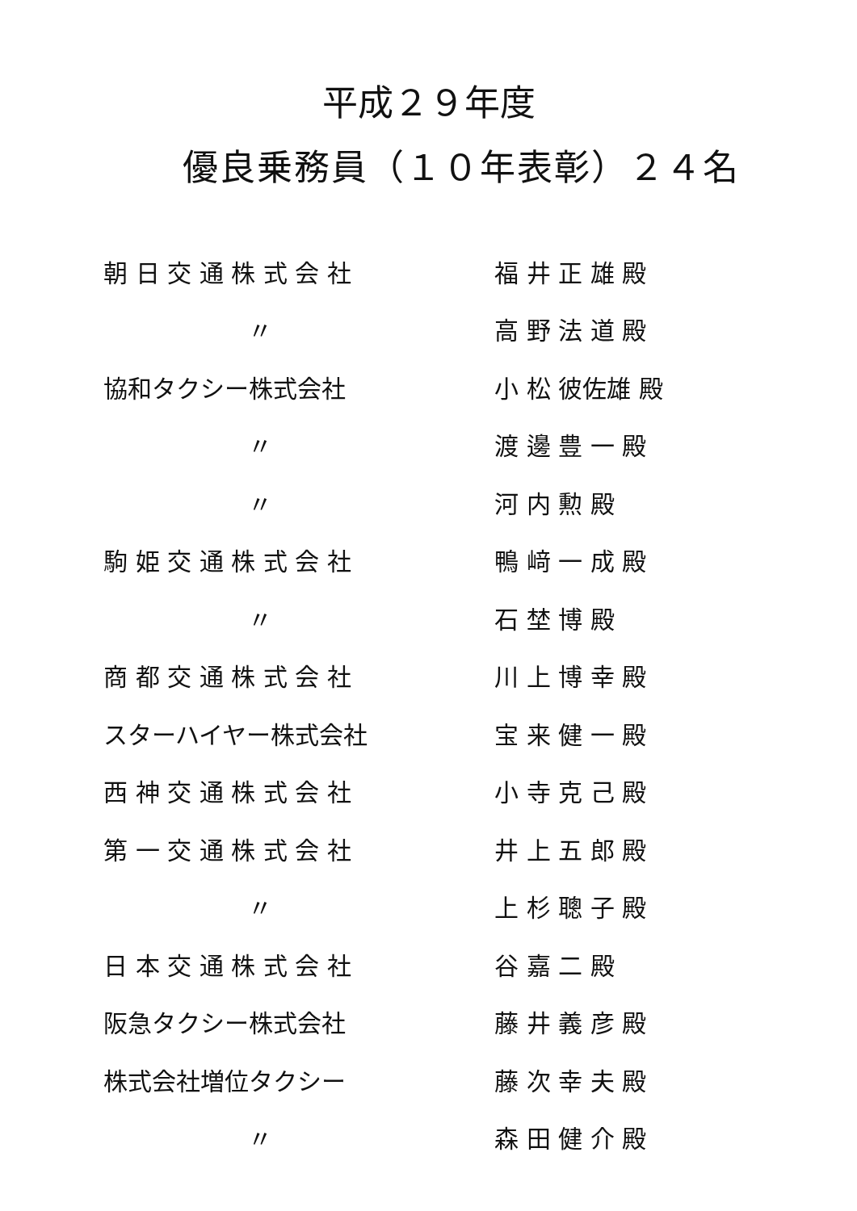平成２９年度
優良乗務員（１０年表彰）２４名
朝 日 交 通 株 式 会 社 福 井 正 雄 殿
〃 高 野 法 道 殿
協和タクシー株式会社 小 松 彼佐雄 殿
〃 渡 邊 豊 一 殿
〃 河 内 勲 殿
駒 姫 交 通 株 式 会 社 鴨 﨑 一 成 殿
〃 石 埜 博 殿
商 都 交 通 株 式 会 社 川 上 博 幸 殿
スターハイヤー株式会社 宝 来 健 一 殿
西 神 交 通 株 式 会 社 小 寺 克 己 殿
第 一 交 通 株 式 会 社 井 上 五 郎 殿
〃 上 杉 聰 子 殿
日 本 交 通 株 式 会 社 谷 嘉 二 殿
阪急タクシー株式会社 藤 井 義 彦 殿
株式会社増位タクシー 藤 次 幸 夫 殿
〃 森 田 健 介 殿